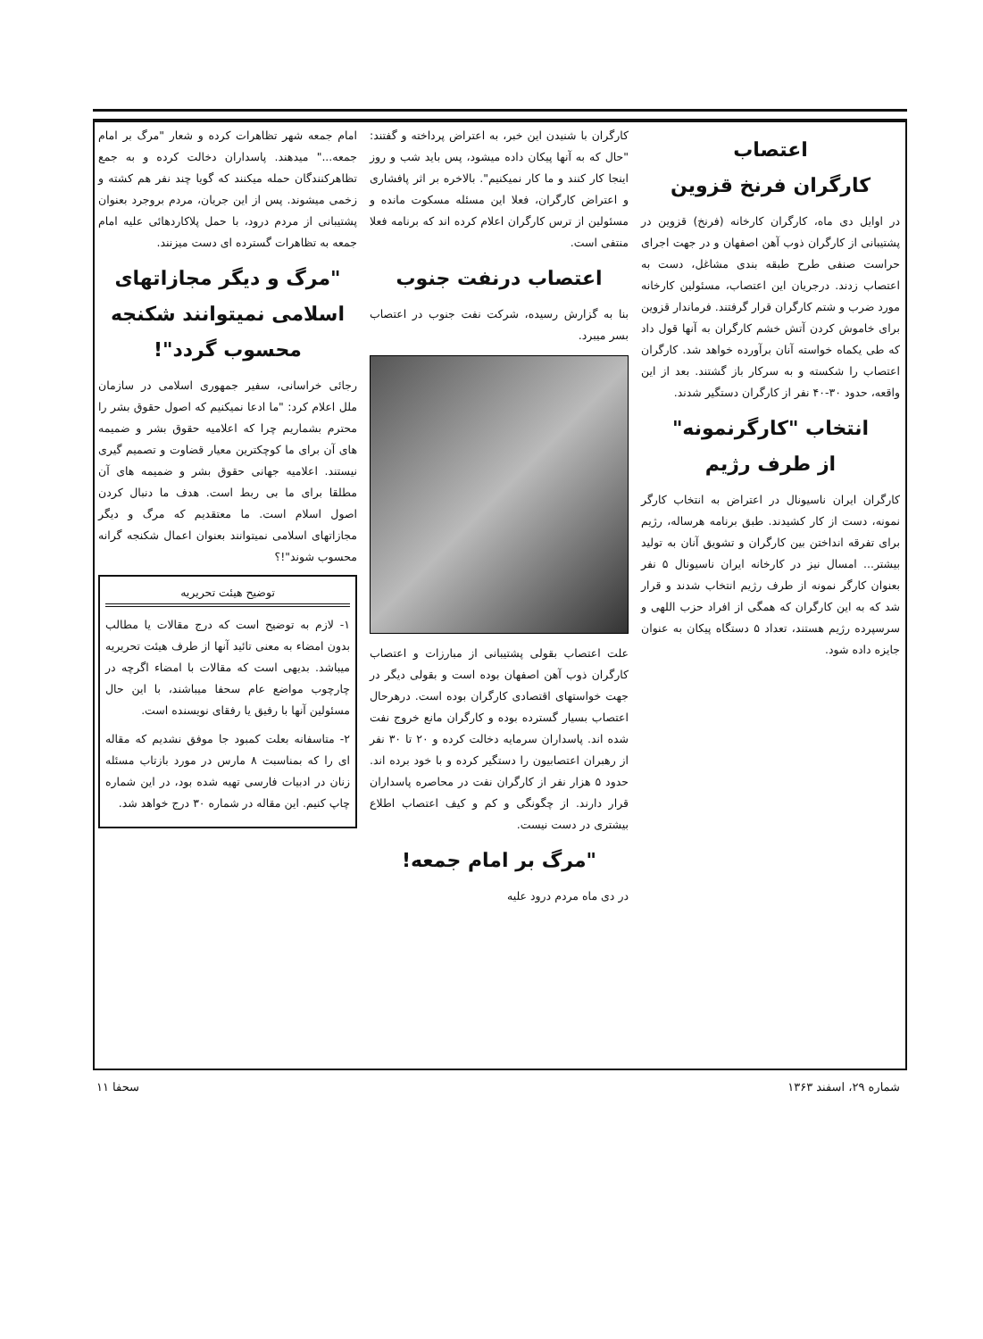اعتصاب
کارگران فرنخ قزوین
در اوایل دی ماه، کارگران کارخانه (فرنخ) قزوین در پشتیبانی از کارگران ذوب آهن اصفهان و در جهت اجرای حراست صنفی طرح طبقه بندی مشاغل، دست به اعتصاب زدند. درجریان این اعتصاب، مسئولین کارخانه مورد ضرب و شتم کارگران قرار گرفتند. فرماندار قزوین برای خاموش کردن آتش خشم کارگران به آنها قول داد که طی یکماه خواسته آنان برآورده خواهد شد. کارگران اعتصاب را شکسته و به سرکار باز گشتند. بعد از این واقعه، حدود ۳۰-۴۰ نفر از کارگران دستگیر شدند.
انتخاب "کارگرنمونه"
از طرف رژیم
کارگران ایران ناسیونال در اعتراض به انتخاب کارگر نمونه، دست از کار کشیدند. طبق برنامه هرساله، رژیم برای تفرقه انداختن بین کارگران و تشویق آنان به تولید بیشتر... امسال نیز در کارخانه ایران ناسیونال ۵ نفر بعنوان کارگر نمونه از طرف رژیم انتخاب شدند و قرار شد که به این کارگران که همگی از افراد حزب اللهی و سرسپرده رژیم هستند، تعداد ۵ دستگاه پیکان به عنوان جایزه داده شود.
کارگران با شنیدن این خبر، به اعتراض پرداخته و گفتند: "حال که به آنها پیکان داده میشود، پس باید شب و روز اینجا کار کنند و ما کار نمیکنیم". بالاخره بر اثر پافشاری و اعتراض کارگران، فعلا این مسئله مسکوت مانده و مسئولین از ترس کارگران اعلام کرده اند که برنامه فعلا منتفی است.
اعتصاب درنفت جنوب
بنا به گزارش رسیده، شرکت نفت جنوب در اعتصاب بسر میبرد.
علت اعتصاب بقولی پشتیبانی از مبارزات و اعتصاب کارگران ذوب آهن اصفهان بوده است و بقولی دیگر در جهت خواستهای اقتصادی کارگران بوده است. درهرحال اعتصاب بسیار گسترده بوده و کارگران مانع خروج نفت شده اند. پاسداران سرمایه دخالت کرده و ۲۰ تا ۳۰ نفر از رهبران اعتصابیون را دستگیر کرده و با خود برده اند. حدود ۵ هزار نفر از کارگران نفت در محاصره پاسداران قرار دارند. از چگونگی و کم و کیف اعتصاب اطلاع بیشتری در دست نیست.
"مرگ بر امام جمعه!
در دی ماه مردم درود علیه
امام جمعه شهر تظاهرات کرده و شعار "مرگ بر امام جمعه..." میدهند. پاسداران دخالت کرده و به جمع تظاهرکنندگان حمله میکنند که گویا چند نفر هم کشته و زخمی میشوند. پس از این جریان، مردم بروجرد بعنوان پشتیبانی از مردم درود، با حمل پلاکاردهائی علیه امام جمعه به تظاهرات گسترده ای دست میزنند.
"مرگ و دیگر مجازاتهای اسلامی نمیتوانند شکنجه محسوب گردد"!
رجائی خراسانی، سفیر جمهوری اسلامی در سازمان ملل اعلام کرد: "ما ادعا نمیکنیم که اصول حقوق بشر را محترم بشماریم چرا که اعلامیه حقوق بشر و ضمیمه های آن برای ما کوچکترین معیار قضاوت و تصمیم گیری نیستند. اعلامیه جهانی حقوق بشر و ضمیمه های آن مطلقا برای ما بی ربط است. هدف ما دنبال کردن اصول اسلام است. ما معتقدیم که مرگ و دیگر مجازاتهای اسلامی نمیتوانند بعنوان اعمال شکنجه گرانه محسوب شوند"!؟
توضیح هیئت تحریریه
۱- لازم به توضیح است که درج مقالات یا مطالب بدون امضاء به معنی تائید آنها از طرف هیئت تحریریه میباشد. بدیهی است که مقالات با امضاء اگرچه در چارچوب مواضع عام سحفا میباشند، با این حال مسئولین آنها با رفیق یا رفقای نویسنده است.
۲- متاسفانه بعلت کمبود جا موفق نشدیم که مقاله ای را که بمناسبت ۸ مارس در مورد بازتاب مسئله زنان در ادبیات فارسی تهیه شده بود، در این شماره چاپ کنیم. این مقاله در شماره ۳۰ درج خواهد شد.
شماره ۲۹، اسفند ۱۳۶۳ سحفا ۱۱